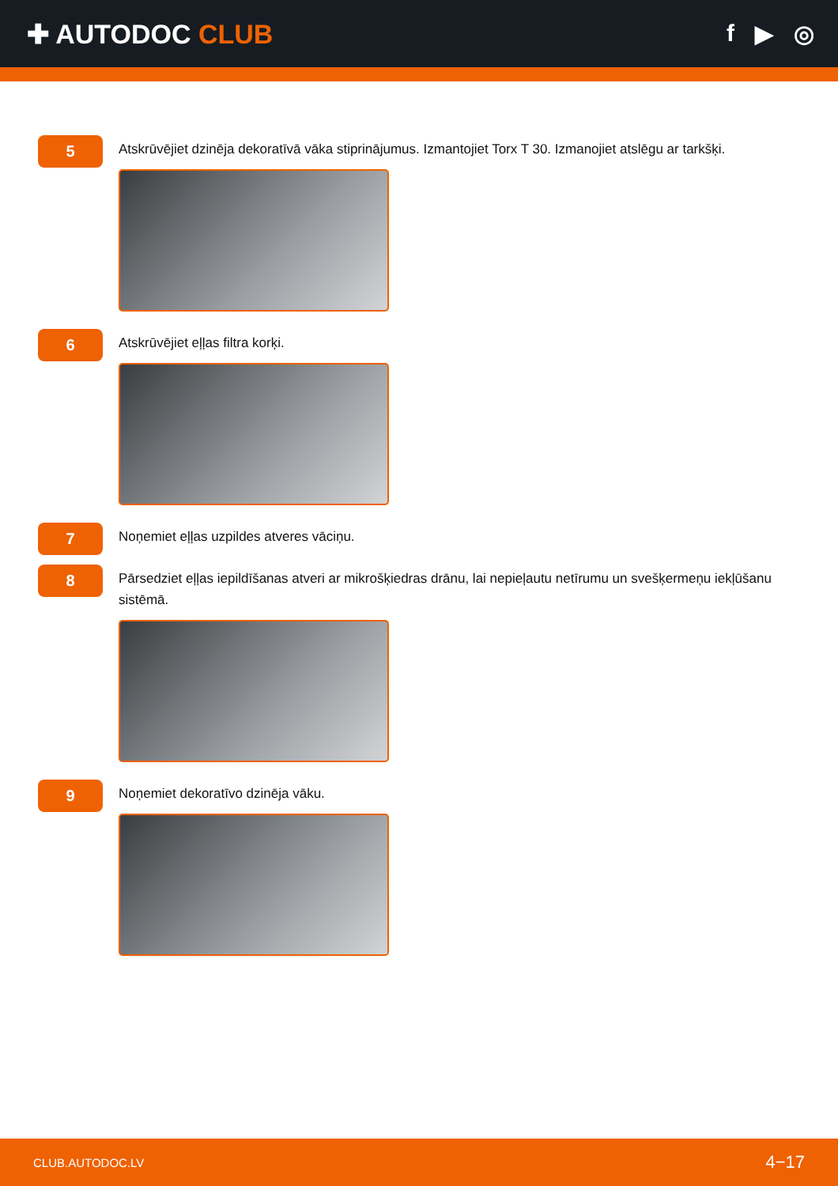✚ AUTODOC CLUB f ▶ ◎
5
Atskrūvējiet dzinēja dekoratīvā vāka stiprinājumus. Izmantojiet Torx T 30. Izmanojiet atslēgu ar tarkšķi.
6
Atskrūvējiet eļļas filtra korķi.
7
Noņemiet eļļas uzpildes atveres vāciņu.
8
Pārsedziet eļļas iepildīšanas atveri ar mikrošķiedras drānu, lai nepieļautu netīrumu un svešķermeņu iekļūšanu sistēmā.
9
Noņemiet dekoratīvo dzinēja vāku.
CLUB.AUTODOC.LV 4−17